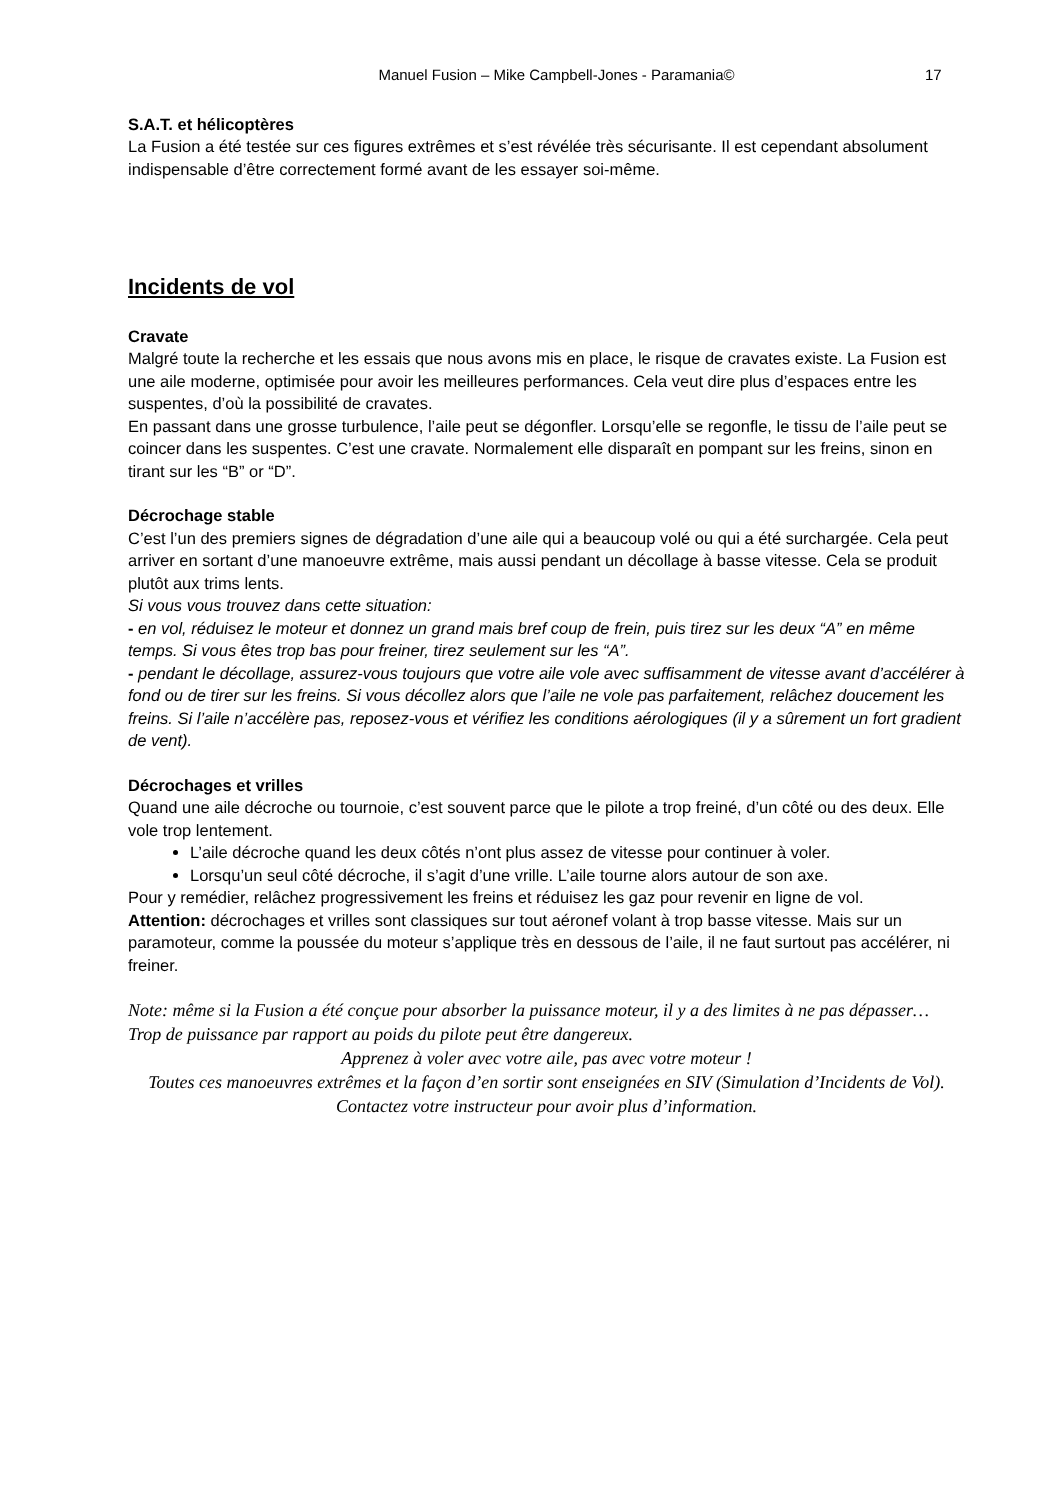Manuel Fusion – Mike Campbell-Jones - Paramania© 17
S.A.T. et hélicoptères
La Fusion a été testée sur ces figures extrêmes et s’est révélée très sécurisante. Il est cependant absolument indispensable d’être correctement formé avant de les essayer soi-même.
Incidents de vol
Cravate
Malgré toute la recherche et les essais que nous avons mis en place, le risque de cravates existe. La Fusion est une aile moderne, optimisée pour avoir les meilleures performances. Cela veut dire plus d’espaces entre les suspentes, d’où la possibilité de cravates.
En passant dans une grosse turbulence, l’aile peut se dégonfler. Lorsqu’elle se regonfle, le tissu de l’aile peut se coincer dans les suspentes. C’est une cravate. Normalement elle disparaît en pompant sur les freins, sinon en tirant sur les “B” or “D”.
Décrochage stable
C’est l’un des premiers signes de dégradation d’une aile qui a beaucoup volé ou qui a été surchargée. Cela peut arriver en sortant d’une manoeuvre extrême, mais aussi pendant un décollage à basse vitesse. Cela se produit plutôt aux trims lents.
Si vous vous trouvez dans cette situation:
- en vol, réduisez le moteur et donnez un grand mais bref coup de frein, puis tirez sur les deux “A” en même temps. Si vous êtes trop bas pour freiner, tirez seulement sur les “A”.
- pendant le décollage, assurez-vous toujours que votre aile vole avec suffisamment de vitesse avant d’accélérer à fond ou de tirer sur les freins. Si vous décollez alors que l’aile ne vole pas parfaitement, relâchez doucement les freins. Si l’aile n’accélère pas, reposez-vous et vérifiez les conditions aérologiques (il y a sûrement un fort gradient de vent).
Décrochages et vrilles
Quand une aile décroche ou tournoie, c’est souvent parce que le pilote a trop freiné, d’un côté ou des deux. Elle vole trop lentement.
L’aile décroche quand les deux côtés n’ont plus assez de vitesse pour continuer à voler.
Lorsqu’un seul côté décroche, il s’agit d’une vrille. L’aile tourne alors autour de son axe.
Pour y remédier, relâchez progressivement les freins et réduisez les gaz pour revenir en ligne de vol.
Attention: décrochages et vrilles sont classiques sur tout aéronef volant à trop basse vitesse. Mais sur un paramoteur, comme la poussée du moteur s’applique très en dessous de l’aile, il ne faut surtout pas accélérer, ni freiner.
Note: même si la Fusion a été conçue pour absorber la puissance moteur, il y a des limites à ne pas dépasser… Trop de puissance par rapport au poids du pilote peut être dangereux.
Apprenez à voler avec votre aile, pas avec votre moteur !
Toutes ces manoeuvres extrêmes et la façon d’en sortir sont enseignées en SIV (Simulation d’Incidents de Vol). Contactez votre instructeur pour avoir plus d’information.